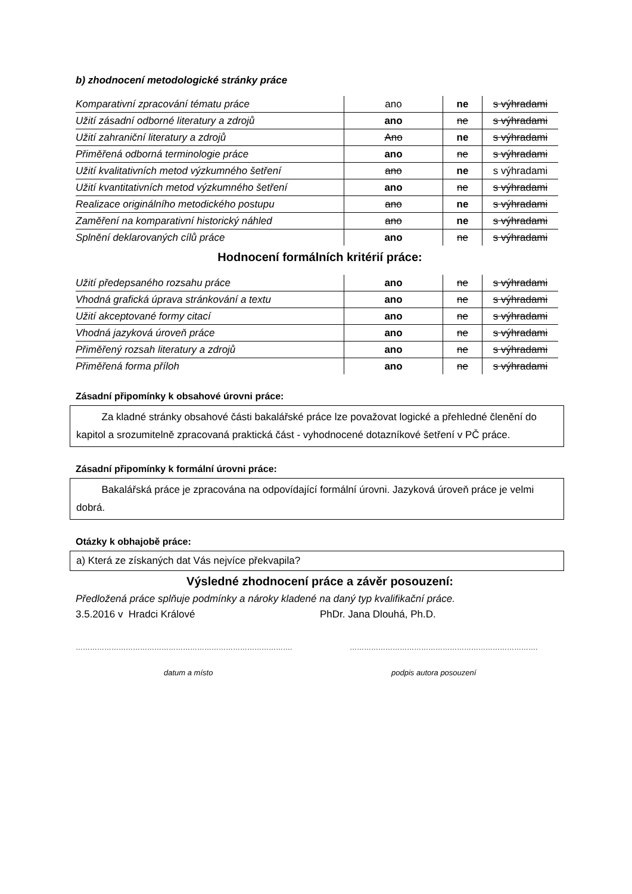b) zhodnocení metodologické stránky práce
| Komparativní zpracování tématu práce | ano | ne | s výhradami |
| Užití zásadní odborné literatury a zdrojů | ano | ne | s výhradami |
| Užití zahraniční literatury a zdrojů | Ano | ne | s výhradami |
| Přiměřená odborná terminologie práce | ano | ne | s výhradami |
| Užití kvalitativních metod výzkumného šetření | ano | ne | s výhradami |
| Užití kvantitativních metod výzkumného šetření | ano | ne | s výhradami |
| Realizace originálního metodického postupu | ano | ne | s výhradami |
| Zaměření na komparativní historický náhled | ano | ne | s výhradami |
| Splnění deklarovaných cílů práce | ano | ne | s výhradami |
Hodnocení formálních kritérií práce:
| Užití předepsaného rozsahu práce | ano | ne | s výhradami |
| Vhodná grafická úprava stránkování a textu | ano | ne | s výhradami |
| Užití akceptované formy citací | ano | ne | s výhradami |
| Vhodná jazyková úroveň práce | ano | ne | s výhradami |
| Přiměřený rozsah literatury a zdrojů | ano | ne | s výhradami |
| Přiměřená forma příloh | ano | ne | s výhradami |
Zásadní připomínky k obsahové úrovni práce:
Za kladné stránky obsahové části bakalářské práce lze považovat logické a přehledné členění do kapitol a srozumitelně zpracovaná praktická část - vyhodnocené dotazníkové šetření v PČ práce.
Zásadní připomínky k formální úrovni práce:
Bakalářská práce je zpracována na odpovídající formální úrovni. Jazyková úroveň práce je velmi dobrá.
Otázky k obhajobě práce:
a) Která ze získaných dat Vás nejvíce překvapila?
Výsledné zhodnocení práce a závěr posouzení:
Předložená práce splňuje podmínky a nároky kladené na daný typ kvalifikační práce.
3.5.2016 v Hradci Králové PhDr. Jana Dlouhá, Ph.D.
………………………………………………………………………………. …………………………………………………………………….
datum a místo podpis autora posouzení